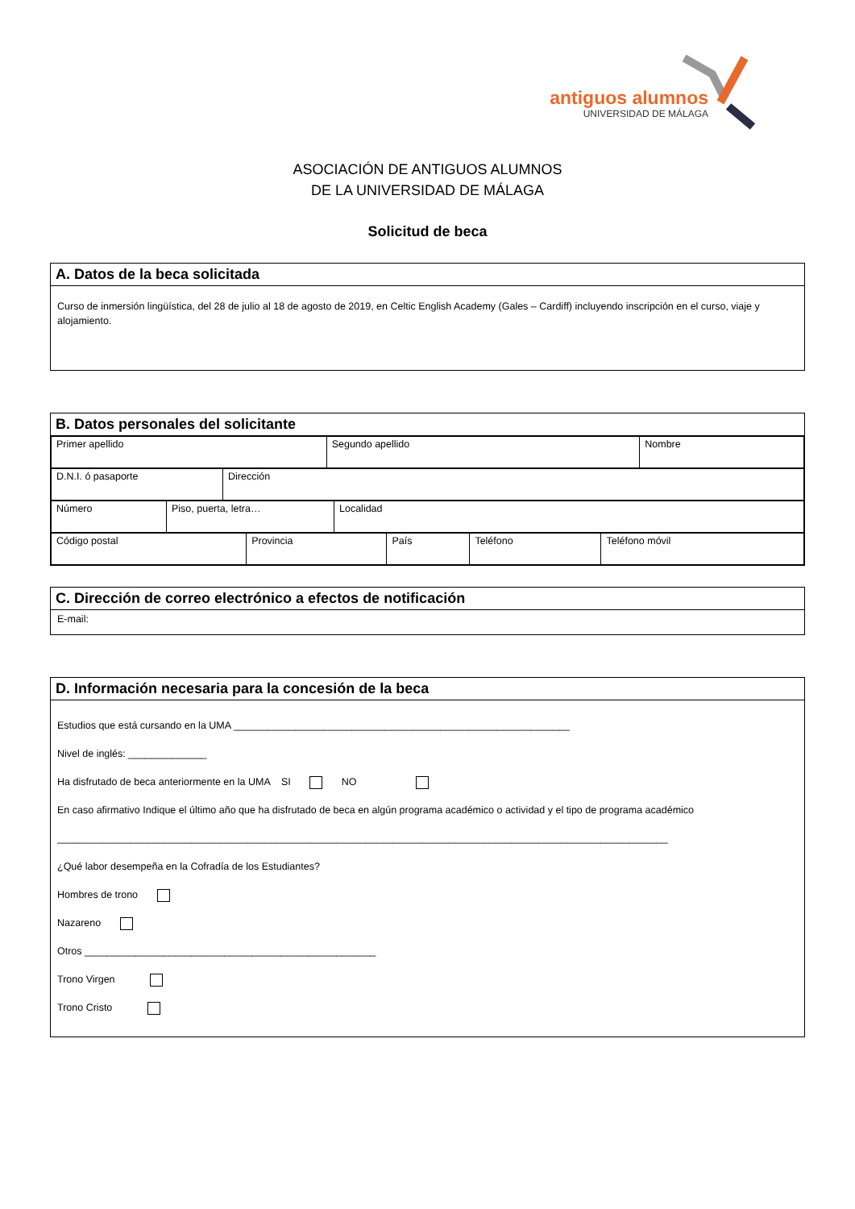antiguos alumnos
UNIVERSIDAD DE MÁLAGA
ASOCIACIÓN DE ANTIGUOS ALUMNOS
DE LA UNIVERSIDAD DE MÁLAGA
Solicitud de beca
A. Datos de la beca solicitada
Curso de inmersión lingüística, del 28 de julio al 18 de agosto de 2019, en Celtic English Academy (Gales – Cardiff) incluyendo inscripción en el curso, viaje y alojamiento.
B. Datos personales del solicitante
| Primer apellido | Segundo apellido | Nombre |
| D.N.I. ó pasaporte | Dirección |
| Número | Piso, puerta, letra… | Localidad |
| Código postal | Provincia | País | Teléfono | Teléfono móvil |
C. Dirección de correo electrónico a efectos de notificación
E-mail:
D. Información necesaria para la concesión de la beca
Estudios que está cursando en la UMA ____________________________________________________________
Nivel de inglés: ______________
Ha disfrutado de beca anteriormente en la UMA SI NO
En caso afirmativo Indique el último año que ha disfrutado de beca en algún programa académico o actividad y el tipo de programa académico
_____________________________________________________________________________________________________________
¿Qué labor desempeña en la Cofradía de los Estudiantes?
Hombres de trono
Nazareno
Otros ____________________________________________________
Trono Virgen
Trono Cristo